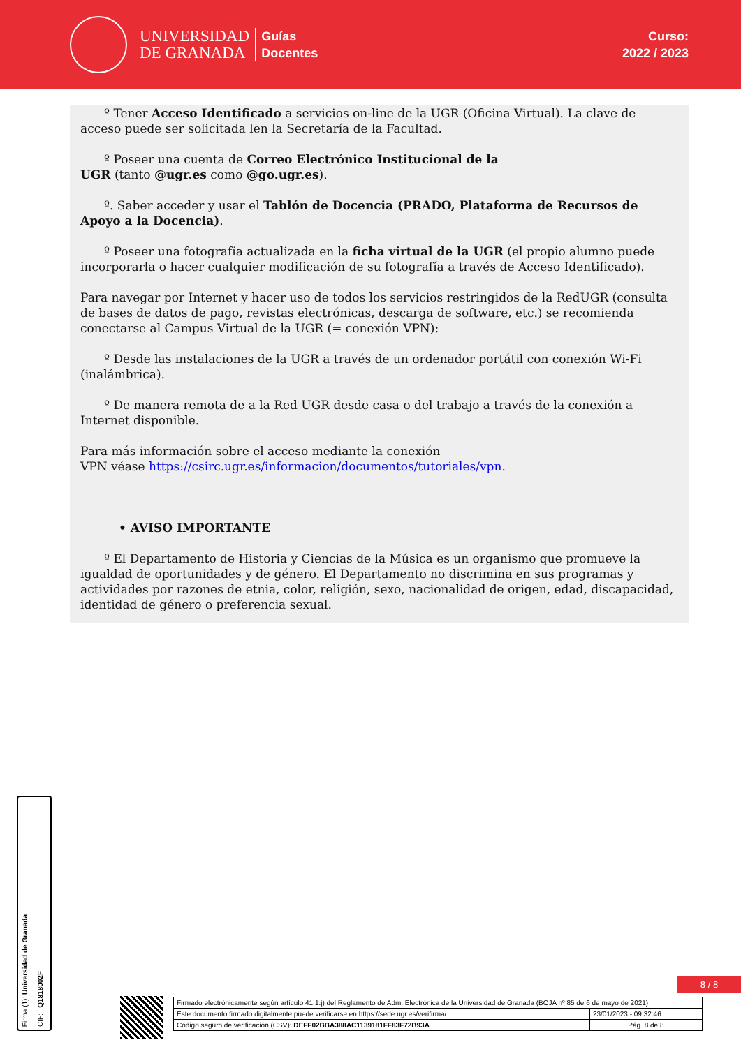UNIVERSIDAD
DE GRANADA
Guías
Docentes
Curso:
2022 / 2023
º Tener Acceso Identificado a servicios on-line de la UGR (Oficina Virtual). La clave de acceso puede ser solicitada len la Secretaría de la Facultad.
º Poseer una cuenta de Correo Electrónico Institucional de la
UGR (tanto @ugr.es como @go.ugr.es).
º. Saber acceder y usar el Tablón de Docencia (PRADO, Plataforma de Recursos de Apoyo a la Docencia).
º Poseer una fotografía actualizada en la ficha virtual de la UGR (el propio alumno puede incorporarla o hacer cualquier modificación de su fotografía a través de Acceso Identificado).
Para navegar por Internet y hacer uso de todos los servicios restringidos de la RedUGR (consulta de bases de datos de pago, revistas electrónicas, descarga de software, etc.) se recomienda conectarse al Campus Virtual de la UGR (= conexión VPN):
º Desde las instalaciones de la UGR a través de un ordenador portátil con conexión Wi-Fi (inalámbrica).
º De manera remota de a la Red UGR desde casa o del trabajo a través de la conexión a Internet disponible.
Para más información sobre el acceso mediante la conexión
VPN véase https://csirc.ugr.es/informacion/documentos/tutoriales/vpn.
• AVISO IMPORTANTE
º El Departamento de Historia y Ciencias de la Música es un organismo que promueve la igualdad de oportunidades y de género. El Departamento no discrimina en sus programas y actividades por razones de etnia, color, religión, sexo, nacionalidad de origen, edad, discapacidad, identidad de género o preferencia sexual.
Firma (1): Universidad de Granada
CIF: Q1818002F
8 / 8
| Firmado electrónicamente según artículo 41.1.j) del Reglamento de Adm. Electrónica de la Universidad de Granada (BOJA nº 85 de 6 de mayo de 2021) | |
| Este documento firmado digitalmente puede verificarse en https://sede.ugr.es/verifirma/ | 23/01/2023 - 09:32:46 |
| Código seguro de verificación (CSV): DEFF02BBA388AC1139181FF83F72B93A | Pág. 8 de 8 |